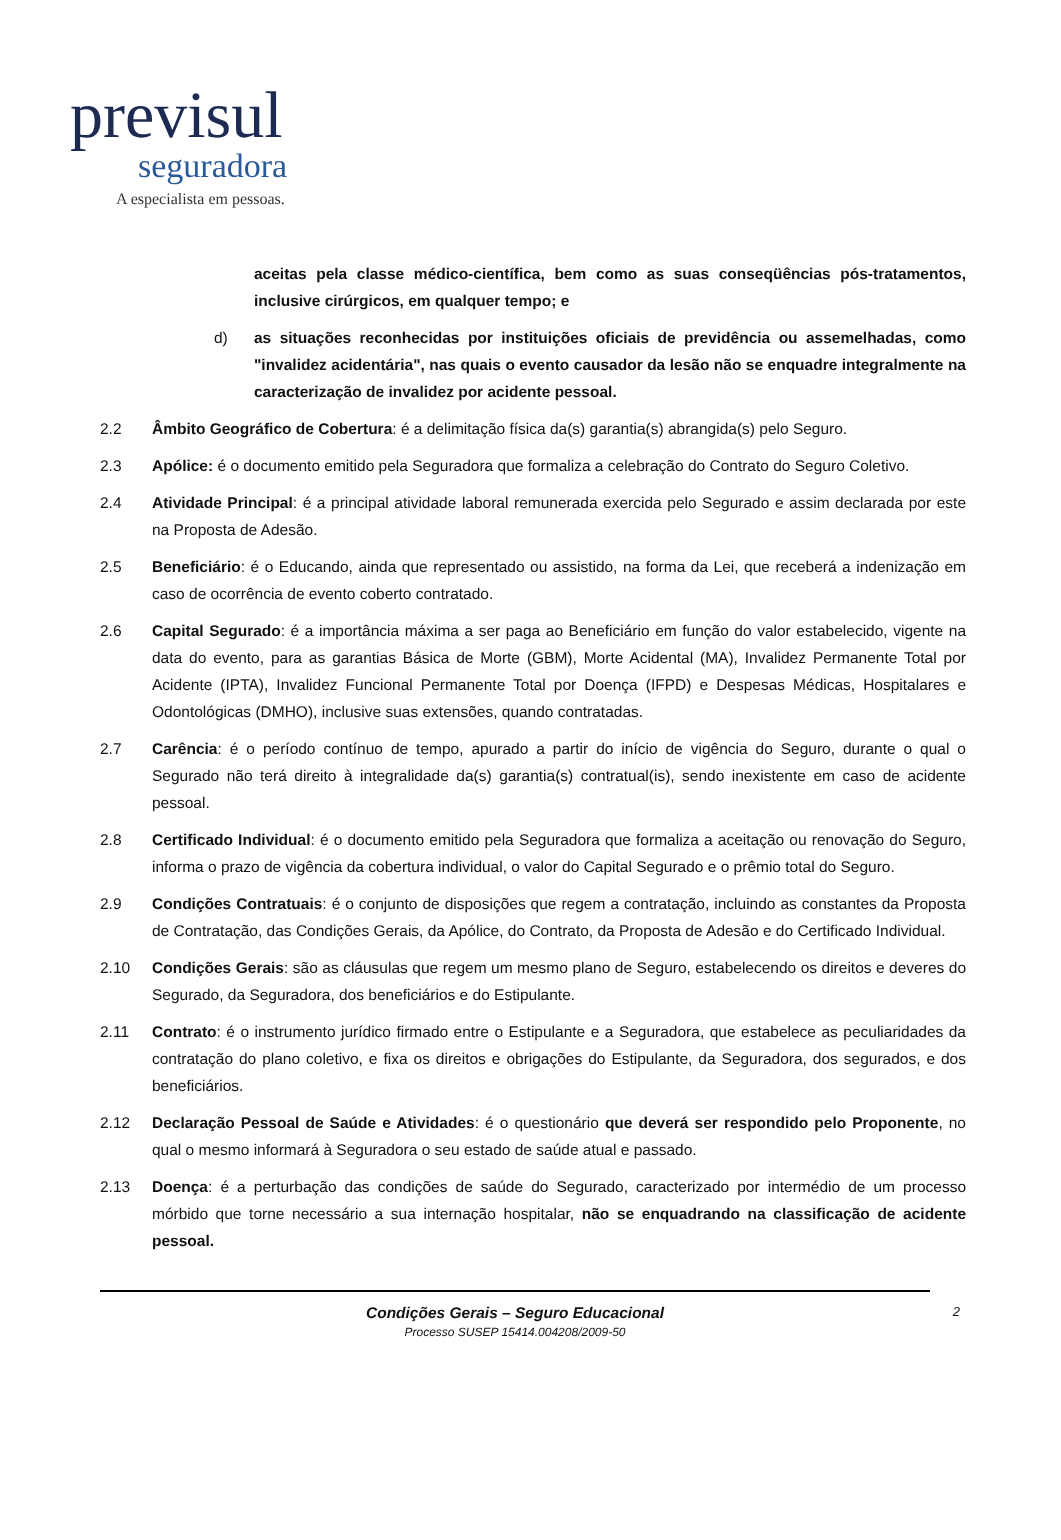previsul
seguradora
A especialista em pessoas.
aceitas pela classe médico-científica, bem como as suas conseqüências pós-tratamentos, inclusive cirúrgicos, em qualquer tempo; e
d) as situações reconhecidas por instituições oficiais de previdência ou assemelhadas, como "invalidez acidentária", nas quais o evento causador da lesão não se enquadre integralmente na caracterização de invalidez por acidente pessoal.
2.2 Âmbito Geográfico de Cobertura: é a delimitação física da(s) garantia(s) abrangida(s) pelo Seguro.
2.3 Apólice: é o documento emitido pela Seguradora que formaliza a celebração do Contrato do Seguro Coletivo.
2.4 Atividade Principal: é a principal atividade laboral remunerada exercida pelo Segurado e assim declarada por este na Proposta de Adesão.
2.5 Beneficiário: é o Educando, ainda que representado ou assistido, na forma da Lei, que receberá a indenização em caso de ocorrência de evento coberto contratado.
2.6 Capital Segurado: é a importância máxima a ser paga ao Beneficiário em função do valor estabelecido, vigente na data do evento, para as garantias Básica de Morte (GBM), Morte Acidental (MA), Invalidez Permanente Total por Acidente (IPTA), Invalidez Funcional Permanente Total por Doença (IFPD) e Despesas Médicas, Hospitalares e Odontológicas (DMHO), inclusive suas extensões, quando contratadas.
2.7 Carência: é o período contínuo de tempo, apurado a partir do início de vigência do Seguro, durante o qual o Segurado não terá direito à integralidade da(s) garantia(s) contratual(is), sendo inexistente em caso de acidente pessoal.
2.8 Certificado Individual: é o documento emitido pela Seguradora que formaliza a aceitação ou renovação do Seguro, informa o prazo de vigência da cobertura individual, o valor do Capital Segurado e o prêmio total do Seguro.
2.9 Condições Contratuais: é o conjunto de disposições que regem a contratação, incluindo as constantes da Proposta de Contratação, das Condições Gerais, da Apólice, do Contrato, da Proposta de Adesão e do Certificado Individual.
2.10 Condições Gerais: são as cláusulas que regem um mesmo plano de Seguro, estabelecendo os direitos e deveres do Segurado, da Seguradora, dos beneficiários e do Estipulante.
2.11 Contrato: é o instrumento jurídico firmado entre o Estipulante e a Seguradora, que estabelece as peculiaridades da contratação do plano coletivo, e fixa os direitos e obrigações do Estipulante, da Seguradora, dos segurados, e dos beneficiários.
2.12 Declaração Pessoal de Saúde e Atividades: é o questionário que deverá ser respondido pelo Proponente, no qual o mesmo informará à Seguradora o seu estado de saúde atual e passado.
2.13 Doença: é a perturbação das condições de saúde do Segurado, caracterizado por intermédio de um processo mórbido que torne necessário a sua internação hospitalar, não se enquadrando na classificação de acidente pessoal.
Condições Gerais – Seguro Educacional
Processo SUSEP 15414.004208/2009-50
2